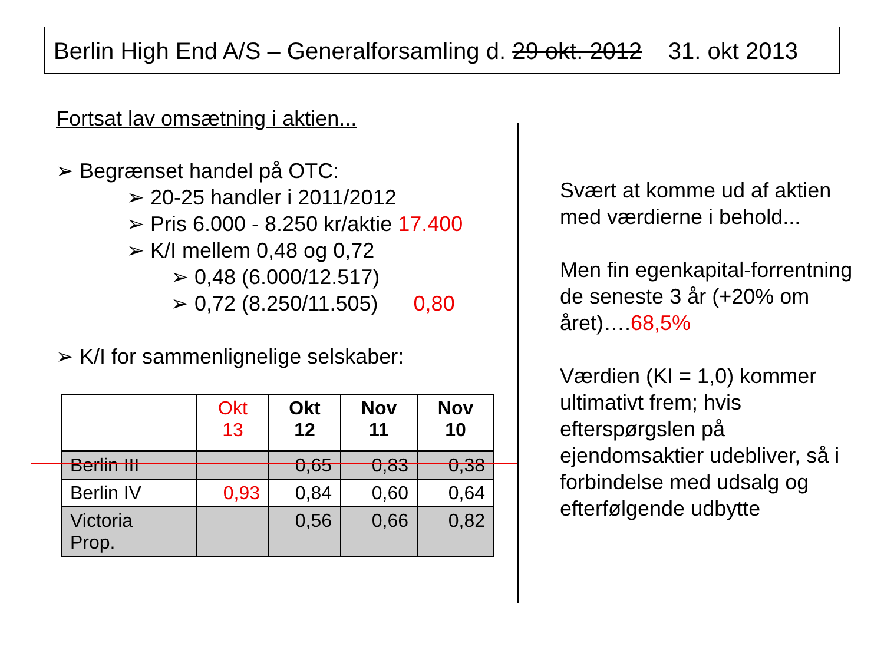Berlin High End A/S – Generalforsamling d. 29 okt. 2012 31. okt 2013
Fortsat lav omsætning i aktien...
➢ Begrænset handel på OTC:
➢ 20-25 handler i 2011/2012
➢ Pris 6.000 - 8.250 kr/aktie 17.400
➢ K/I mellem 0,48 og 0,72
➢ 0,48 (6.000/12.517)
➢ 0,72 (8.250/11.505) 0,80
➢ K/I for sammenlignelige selskaber:
| | Okt 13 | Okt 12 | Nov 11 | Nov 10 |
| --- | --- | --- | --- | --- |
| Berlin III | | 0,65 | 0,83 | 0,38 |
| Berlin IV | 0,93 | 0,84 | 0,60 | 0,64 |
| Victoria Prop. | | 0,56 | 0,66 | 0,82 |
Svært at komme ud af aktien med værdierne i behold...
Men fin egenkapital-forrentning de seneste 3 år (+20% om året)….68,5%
Værdien (KI = 1,0) kommer ultimativt frem; hvis efterspørgslen på ejendomsaktier udebliver, så i forbindelse med udsalg og efterfølgende udbytte